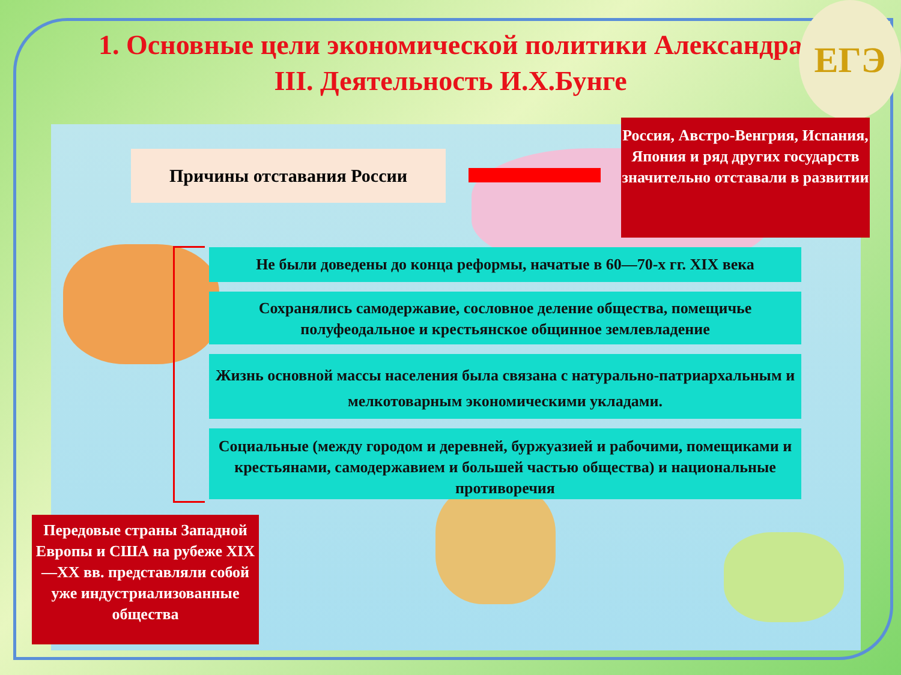1. Основные цели экономической политики Александра III. Деятельность И.Х.Бунге
ЕГЭ
Причины отставания России
Россия, Австро-Венгрия, Испания, Япония и ряд других государств значительно отставали в развитии
Не были доведены до конца реформы, начатые в 60—70-х гг. XIX века
Сохранялись самодержавие, сословное деление общества, помещичье полуфеодальное и крестьянское общинное землевладение
Жизнь основной массы населения была связана с натурально-патриархальным и мелкотоварным экономическими укладами.
Социальные (между городом и деревней, буржуазией и рабочими, помещиками и крестьянами, самодержавием и большей частью общества) и национальные противоречия
Передовые страны Западной Европы и США на рубеже XIX—XX вв. представляли собой уже индустриализованные общества